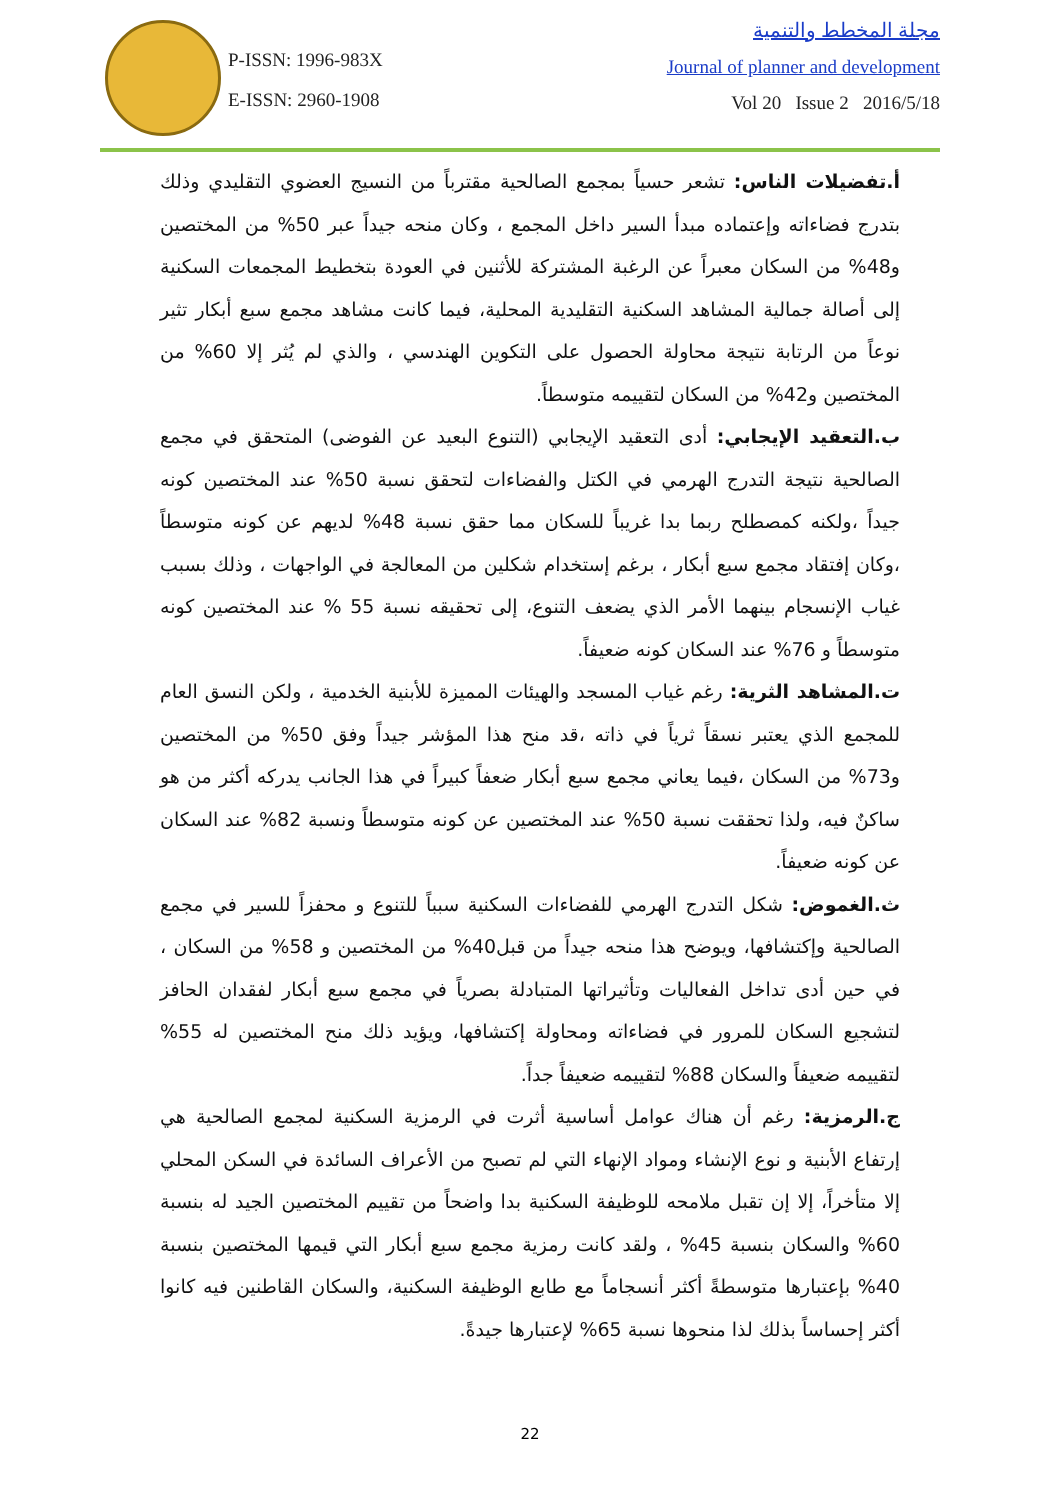P-ISSN: 1996-983X
E-ISSN: 2960-1908
مجلة المخطط والتنمية
Journal of planner and development
Vol 20 Issue 2 2016/5/18
أ.تفضيلات الناس: تشعر حسياً بمجمع الصالحية مقترباً من النسيج العضوي التقليدي وذلك بتدرج فضاءاته وإعتماده مبدأ السير داخل المجمع ، وكان منحه جيداً عبر 50% من المختصين و48% من السكان معبراً عن الرغبة المشتركة للأثنين في العودة بتخطيط المجمعات السكنية إلى أصالة جمالية المشاهد السكنية التقليدية المحلية، فيما كانت مشاهد مجمع سبع أبكار تثير نوعاً من الرتابة نتيجة محاولة الحصول على التكوين الهندسي ، والذي لم يُثر إلا 60% من المختصين و42% من السكان لتقييمه متوسطاً.
ب.التعقيد الإيجابي: أدى التعقيد الإيجابي (التنوع البعيد عن الفوضى) المتحقق في مجمع الصالحية نتيجة التدرج الهرمي في الكتل والفضاءات لتحقق نسبة 50% عند المختصين كونه جيداً ،ولكنه كمصطلح ربما بدا غريباً للسكان مما حقق نسبة 48% لديهم عن كونه متوسطاً ،وكان إفتقاد مجمع سبع أبكار ، برغم إستخدام شكلين من المعالجة في الواجهات ، وذلك بسبب غياب الإنسجام بينهما الأمر الذي يضعف التنوع، إلى تحقيقه نسبة 55 % عند المختصين كونه متوسطاً و 76% عند السكان كونه ضعيفاً.
ت.المشاهد الثرية: رغم غياب المسجد والهيئات المميزة للأبنية الخدمية ، ولكن النسق العام للمجمع الذي يعتبر نسقاً ثرياً في ذاته ،قد منح هذا المؤشر جيداً وفق 50% من المختصين و73% من السكان ،فيما يعاني مجمع سبع أبكار ضعفاً كبيراً في هذا الجانب يدركه أكثر من هو ساكنٌ فيه، ولذا تحققت نسبة 50% عند المختصين عن كونه متوسطاً ونسبة 82% عند السكان عن كونه ضعيفاً.
ث.الغموض: شكل التدرج الهرمي للفضاءات السكنية سبباً للتنوع و محفزاً للسير في مجمع الصالحية وإكتشافها، ويوضح هذا منحه جيداً من قبل40% من المختصين و 58% من السكان ، في حين أدى تداخل الفعاليات وتأثيراتها المتبادلة بصرياً في مجمع سبع أبكار لفقدان الحافز لتشجيع السكان للمرور في فضاءاته ومحاولة إكتشافها، ويؤيد ذلك منح المختصين له 55% لتقييمه ضعيفاً والسكان 88% لتقييمه ضعيفاً جداً.
ج.الرمزية: رغم أن هناك عوامل أساسية أثرت في الرمزية السكنية لمجمع الصالحية هي إرتفاع الأبنية و نوع الإنشاء ومواد الإنهاء التي لم تصبح من الأعراف السائدة في السكن المحلي إلا متأخراً، إلا إن تقبل ملامحه للوظيفة السكنية بدا واضحاً من تقييم المختصين الجيد له بنسبة 60% والسكان بنسبة 45% ، ولقد كانت رمزية مجمع سبع أبكار التي قيمها المختصين بنسبة 40% بإعتبارها متوسطةً أكثر أنسجاماً مع طابع الوظيفة السكنية، والسكان القاطنين فيه كانوا أكثر إحساساً بذلك لذا منحوها نسبة 65% لإعتبارها جيدةً.
22